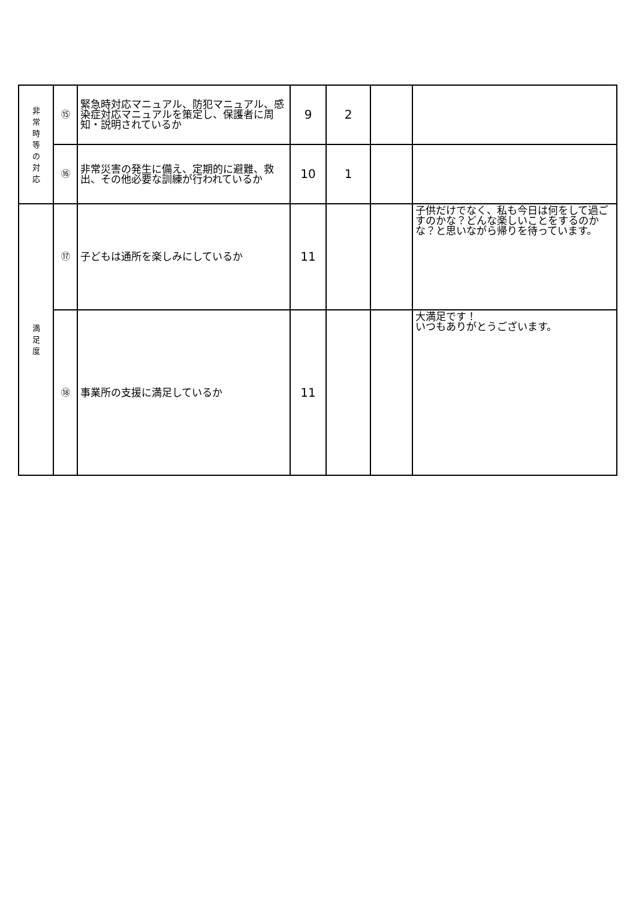| 非 常 時 等 の 対 応 | ⑮ | 緊急時対応マニュアル、防犯マニュアル、感染症対応マニュアルを策定し、保護者に周知・説明されているか | 9 | 2 | | |
| | ⑯ | 非常災害の発生に備え、定期的に避難、救出、その他必要な訓練が行われているか | 10 | 1 | | |
| 満 足 度 | ⑰ | 子どもは通所を楽しみにしているか | 11 | | | 子供だけでなく、私も今日は何をして過ごすのかな？どんな楽しいことをするのかな？と思いながら帰りを待っています。 |
| | ⑱ | 事業所の支援に満足しているか | 11 | | | 大満足です！ いつもありがとうございます。 |